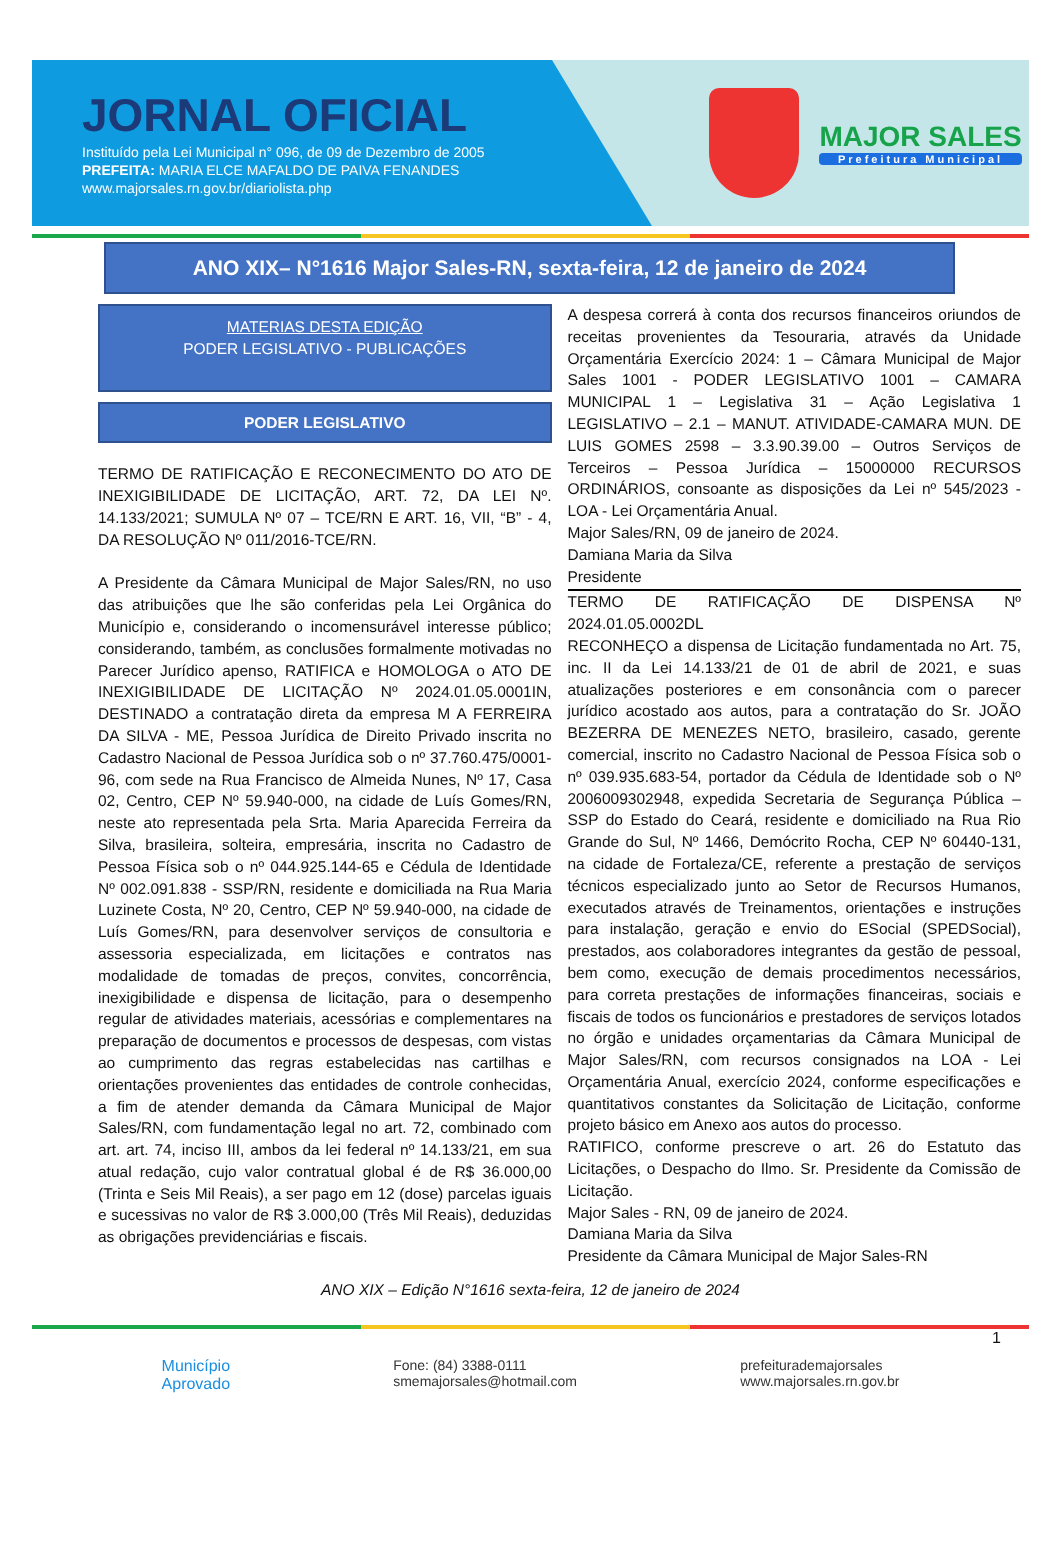JORNAL OFICIAL
Instituído pela Lei Municipal n° 096, de 09 de Dezembro de 2005
PREFEITA: MARIA ELCE MAFALDO DE PAIVA FENANDES
www.majorsales.rn.gov.br/diariolista.php
MAJOR SALES
Prefeitura Municipal
ANO XIX– N°1616 Major Sales-RN, sexta-feira, 12 de janeiro de 2024
MATERIAS DESTA EDIÇÃO
PODER LEGISLATIVO - PUBLICAÇÕES
PODER LEGISLATIVO
TERMO DE RATIFICAÇÃO E RECONECIMENTO DO ATO DE INEXIGIBILIDADE DE LICITAÇÃO, ART. 72, DA LEI Nº. 14.133/2021; SUMULA Nº 07 – TCE/RN E ART. 16, VII, “B” - 4, DA RESOLUÇÃO Nº 011/2016-TCE/RN.
A Presidente da Câmara Municipal de Major Sales/RN, no uso das atribuições que lhe são conferidas pela Lei Orgânica do Município e, considerando o incomensurável interesse público; considerando, também, as conclusões formalmente motivadas no Parecer Jurídico apenso, RATIFICA e HOMOLOGA o ATO DE INEXIGIBILIDADE DE LICITAÇÃO Nº 2024.01.05.0001IN, DESTINADO a contratação direta da empresa M A FERREIRA DA SILVA - ME, Pessoa Jurídica de Direito Privado inscrita no Cadastro Nacional de Pessoa Jurídica sob o nº 37.760.475/0001-96, com sede na Rua Francisco de Almeida Nunes, Nº 17, Casa 02, Centro, CEP Nº 59.940-000, na cidade de Luís Gomes/RN, neste ato representada pela Srta. Maria Aparecida Ferreira da Silva, brasileira, solteira, empresária, inscrita no Cadastro de Pessoa Física sob o nº 044.925.144-65 e Cédula de Identidade Nº 002.091.838 - SSP/RN, residente e domiciliada na Rua Maria Luzinete Costa, Nº 20, Centro, CEP Nº 59.940-000, na cidade de Luís Gomes/RN, para desenvolver serviços de consultoria e assessoria especializada, em licitações e contratos nas modalidade de tomadas de preços, convites, concorrência, inexigibilidade e dispensa de licitação, para o desempenho regular de atividades materiais, acessórias e complementares na preparação de documentos e processos de despesas, com vistas ao cumprimento das regras estabelecidas nas cartilhas e orientações provenientes das entidades de controle conhecidas, a fim de atender demanda da Câmara Municipal de Major Sales/RN, com fundamentação legal no art. 72, combinado com art. art. 74, inciso III, ambos da lei federal nº 14.133/21, em sua atual redação, cujo valor contratual global é de R$ 36.000,00 (Trinta e Seis Mil Reais), a ser pago em 12 (dose) parcelas iguais e sucessivas no valor de R$ 3.000,00 (Três Mil Reais), deduzidas as obrigações previdenciárias e fiscais.
A despesa correrá à conta dos recursos financeiros oriundos de receitas provenientes da Tesouraria, através da Unidade Orçamentária Exercício 2024: 1 – Câmara Municipal de Major Sales 1001 - PODER LEGISLATIVO 1001 – CAMARA MUNICIPAL 1 – Legislativa 31 – Ação Legislativa 1 LEGISLATIVO – 2.1 – MANUT. ATIVIDADE-CAMARA MUN. DE LUIS GOMES 2598 – 3.3.90.39.00 – Outros Serviços de Terceiros – Pessoa Jurídica – 15000000 RECURSOS ORDINÁRIOS, consoante as disposições da Lei nº 545/2023 - LOA - Lei Orçamentária Anual.
Major Sales/RN, 09 de janeiro de 2024.
Damiana Maria da Silva
Presidente
TERMO DE RATIFICAÇÃO DE DISPENSA Nº 2024.01.05.0002DL
RECONHEÇO a dispensa de Licitação fundamentada no Art. 75, inc. II da Lei 14.133/21 de 01 de abril de 2021, e suas atualizações posteriores e em consonância com o parecer jurídico acostado aos autos, para a contratação do Sr. JOÃO BEZERRA DE MENEZES NETO, brasileiro, casado, gerente comercial, inscrito no Cadastro Nacional de Pessoa Física sob o nº 039.935.683-54, portador da Cédula de Identidade sob o Nº 2006009302948, expedida Secretaria de Segurança Pública – SSP do Estado do Ceará, residente e domiciliado na Rua Rio Grande do Sul, Nº 1466, Demócrito Rocha, CEP Nº 60440-131, na cidade de Fortaleza/CE, referente a prestação de serviços técnicos especializado junto ao Setor de Recursos Humanos, executados através de Treinamentos, orientações e instruções para instalação, geração e envio do ESocial (SPEDSocial), prestados, aos colaboradores integrantes da gestão de pessoal, bem como, execução de demais procedimentos necessários, para correta prestações de informações financeiras, sociais e fiscais de todos os funcionários e prestadores de serviços lotados no órgão e unidades orçamentarias da Câmara Municipal de Major Sales/RN, com recursos consignados na LOA - Lei Orçamentária Anual, exercício 2024, conforme especificações e quantitativos constantes da Solicitação de Licitação, conforme projeto básico em Anexo aos autos do processo.
RATIFICO, conforme prescreve o art. 26 do Estatuto das Licitações, o Despacho do Ilmo. Sr. Presidente da Comissão de Licitação.
Major Sales - RN, 09 de janeiro de 2024.
Damiana Maria da Silva
Presidente da Câmara Municipal de Major Sales-RN
ANO XIX – Edição N°1616 sexta-feira, 12 de janeiro de 2024
1
Município
Aprovado
Fone: (84) 3388-0111
smemajorsales@hotmail.com
prefeiturademajorsales
www.majorsales.rn.gov.br